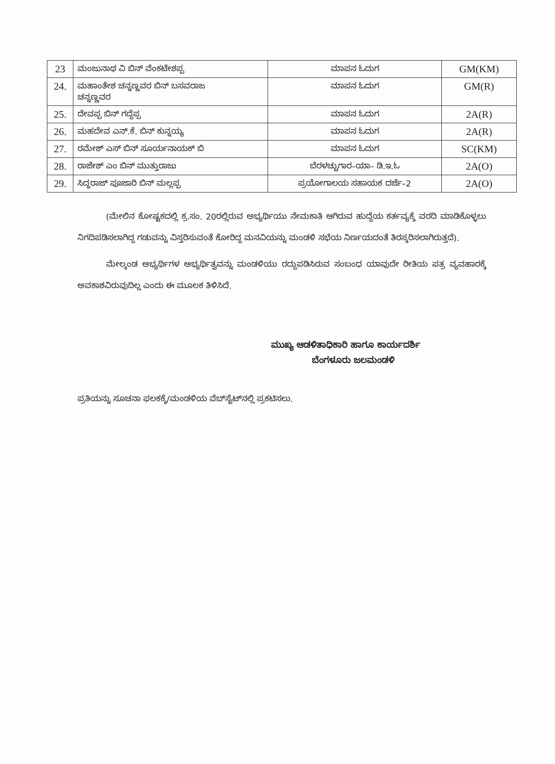| 23 | ಮಂಜುನಾಥ ವಿ ಬಿನ್ ವೆಂಕಟೇಶಪ್ಪ | ಮಾಪನ ಓದುಗ | GM(KM) |
| 24. | ಮಹಾಂತೇಶ ಚನ್ನಣ್ಣವರ ಬಿನ್ ಬಸವರಾಜ ಚನ್ನಣ್ಣವರ | ಮಾಪನ ಓದುಗ | GM(R) |
| 25. | ದೇವಪ್ಪ ಬಿನ್ ಗದ್ದೆಪ್ಪ | ಮಾಪನ ಓದುಗ | 2A(R) |
| 26. | ಮಹದೇವ ಎನ್.ಕೆ. ಬಿನ್ ಕುನ್ನಯ್ಯ | ಮಾಪನ ಓದುಗ | 2A(R) |
| 27. | ರಮೇಶ್ ಎಸ್ ಬಿನ್ ಸೂರ್ಯನಾಯಕ್ ಬಿ | ಮಾಪನ ಓದುಗ | SC(KM) |
| 28. | ರಾಜೇಶ್ ಎಂ ಬಿನ್ ಮುತ್ತುರಾಜು | ಬೆರಳಚ್ಚುಗಾರ–ಯಾ– ಡಿ.ಇ.ಓ | 2A(O) |
| 29. | ಸಿದ್ಧರಾಜ್ ಪೂಜಾರಿ ಬಿನ್ ಮಲ್ಲಪ್ಪ | ಪ್ರಯೋಗಾಲಯ ಸಹಾಯಕ ದರ್ಜೆ–2 | 2A(O) |
(ಮೇಲಿನ ಕೋಷ್ಟಕದಲ್ಲಿ ಕ್ರ.ಸಂ. 20ರಲ್ಲಿರುವ ಅಭ್ಯರ್ಥಿಯು ನೇಮಕಾತಿ ಆಗಿರುವ ಹುದ್ದೆಯ ಕರ್ತವ್ಯಕ್ಕೆ ವರದಿ ಮಾಡಿಕೊಳ್ಳಲು ನಿಗದಿಪಡಿಸಲಾಗಿದ್ದ ಗಡುವನ್ನು ವಿಸ್ತರಿಸುವಂತೆ ಕೋರಿದ್ದ ಮನವಿಯನ್ನು ಮಂಡಳಿ ಸಭೆಯ ನಿರ್ಣಯದಂತೆ ತಿರಸ್ಕರಿಸಲಾಗಿರುತ್ತದೆ).
ಮೇಲ್ಕಂಡ ಅಭ್ಯರ್ಥಿಗಳ ಅಭ್ಯರ್ಥಿತ್ವವನ್ನು ಮಂಡಳಿಯು ರದ್ದುಪಡಿಸಿರುವ ಸಂಬಂಧ ಯಾವುದೇ ರೀತಿಯ ಪತ್ರ ವ್ಯವಹಾರಕ್ಕೆ ಅವಕಾಶವಿರುವುದಿಲ್ಲ ಎಂದು ಈ ಮೂಲಕ ತಿಳಿಸಿದೆ.
ಮುಖ್ಯ ಆಡಳಿತಾಧಿಕಾರಿ ಹಾಗೂ ಕಾರ್ಯದರ್ಶಿ
ಬೆಂಗಳೂರು ಜಲಮಂಡಳಿ
ಪ್ರತಿಯನ್ನು ಸೂಚನಾ ಫಲಕಕ್ಕೆ/ಮಂಡಳಿಯ ವೆಬ್‌ಸೈಟ್‌ನಲ್ಲಿ ಪ್ರಕಟಿಸಲು.